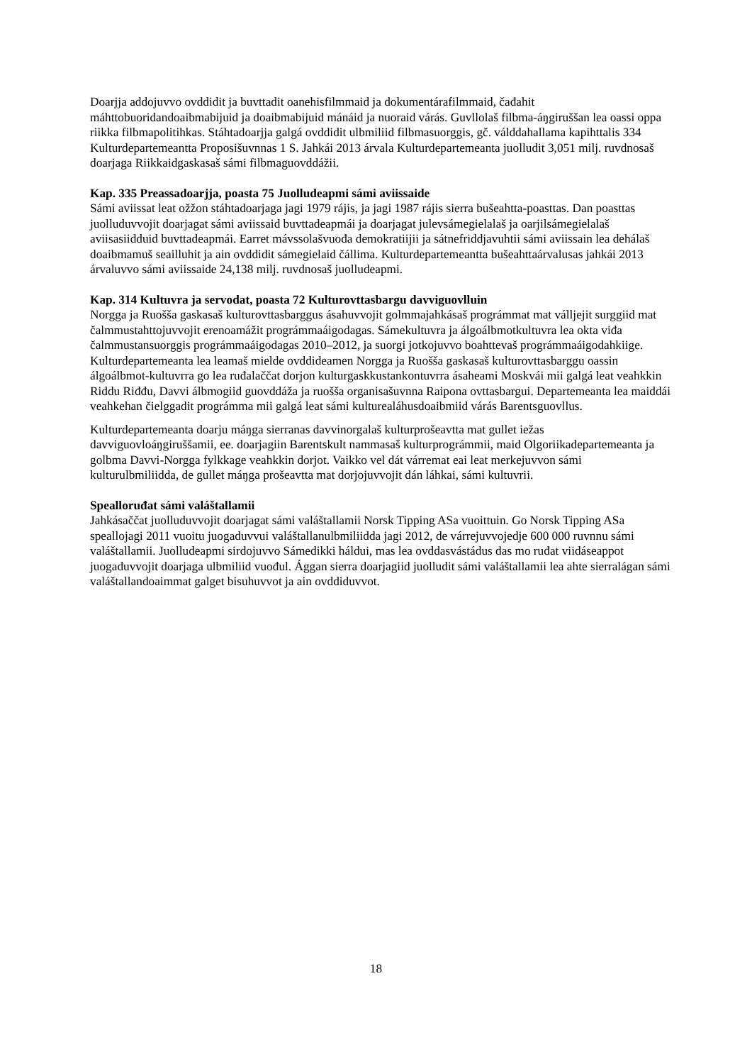Doarjja addojuvvo ovddidit ja buvttadit oanehisfilmmaid ja dokumentárafilmmaid, čađahit máhttobuoridandoaibmabijuid ja doaibmabijuid mánáid ja nuoraid várás. Guvllolaš filbma-áŋgiruššan lea oassi oppa riikka filbmapolitihkas. Stáhtadoarjja galgá ovddidit ulbmiliid filbmasuorggis, gč. válddahallama kapihttalis 334 Kulturdepartemeantta Proposišuvnnas 1 S. Jahkái 2013 árvala Kulturdepartemeanta juolludit 3,051 milj. ruvdnosaš doarjaga Riikkaidgaskasaš sámi filbmaguovddážii.
Kap. 335 Preassadoarjja, poasta 75 Juolludeapmi sámi aviissaide
Sámi aviissat leat ožžon stáhtadoarjaga jagi 1979 rájis, ja jagi 1987 rájis sierra bušeahtta-poasttas. Dan poasttas juolluduvvojit doarjagat sámi aviissaid buvttadeapmái ja doarjagat julevsámegielalaš ja oarjilsámegielalaš aviisasiidduid buvttadeapmái. Earret mávssolašvuođa demokratiijii ja sátnefriddjavuhtii sámi aviissain lea dehálaš doaibmamuš seailluhit ja ain ovddidit sámegielaid čállima. Kulturdepartemeantta bušeahttaárvalusas jahkái 2013 árvaluvvo sámi aviissaide 24,138 milj. ruvdnosaš juolludeapmi.
Kap. 314 Kultuvra ja servodat, poasta 72 Kulturovttasbargu davviguovlluin
Norgga ja Ruošša gaskasaš kulturovttasbarggus ásahuvvojit golmmajahkásaš prográmmat mat válljejit surggiid mat čalmmustahttojuvvojit erenoamážit prográmmaáigodagas. Sámekultuvra ja álgoálbmotkultuvra lea okta viđa čalmmustansuorggis prográmmaáigodagas 2010–2012, ja suorgi jotkojuvvo boahttevaš prográmmaáigodahkiige. Kulturdepartemeanta lea leamaš mielde ovddideamen Norgga ja Ruošša gaskasaš kulturovttasbarggu oassin álgoálbmot-kultuvrra go lea ruđalaččat dorjon kulturgaskkustankontuvrra ásaheami Moskvái mii galgá leat veahkkin Riddu Riđđu, Davvi álbmogiid guovddáža ja ruošša organisašuvnna Raipona ovttasbargui. Departemeanta lea maiddái veahkehan čielggadit prográmma mii galgá leat sámi kulturealáhusdoaibmiid várás Barentsguovllus.
Kulturdepartemeanta doarju máŋga sierranas davvinorgalaš kulturprošeavtta mat gullet iežas davviguovloáŋgiruššamii, ee. doarjagiin Barentskult nammasaš kulturprográmmii, maid Olgoriikadepartemeanta ja golbma Davvi-Norgga fylkkage veahkkin dorjot. Vaikko vel dát várremat eai leat merkejuvvon sámi kulturulbmiliidda, de gullet máŋga prošeavtta mat dorjojuvvojit dán láhkai, sámi kultuvrii.
Speallоruđat sámi valáštallamii
Jahkásaččat juolluduvvojit doarjagat sámi valáštallamii Norsk Tipping ASa vuoittuin. Go Norsk Tipping ASa speallojagi 2011 vuoitu juogaduvvui valáštallanulbmiliidda jagi 2012, de várrejuvvojedje 600 000 ruvnnu sámi valáštallamii. Juolludeapmi sirdojuvvo Sámedikki háldui, mas lea ovddasvástádus das mo ruđat viidáseappot juogaduvvojit doarjaga ulbmiliid vuođul. Ággan sierra doarjagiid juolludit sámi valáštallamii lea ahte sierralágan sámi valáštallandoaimmat galget bisuhuvvot ja ain ovddiduvvot.
18